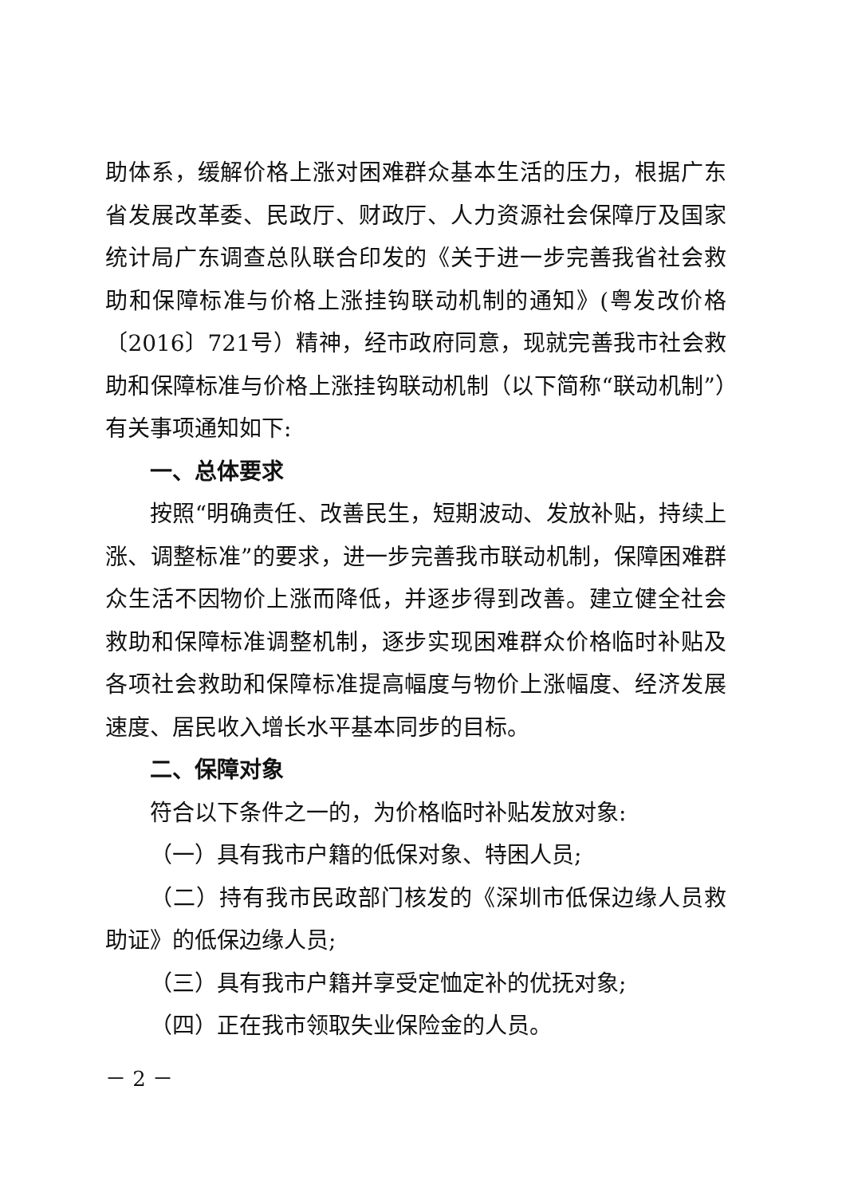助体系，缓解价格上涨对困难群众基本生活的压力，根据广东省发展改革委、民政厅、财政厅、人力资源社会保障厅及国家统计局广东调查总队联合印发的《关于进一步完善我省社会救助和保障标准与价格上涨挂钩联动机制的通知》(粤发改价格〔2016〕721号）精神，经市政府同意，现就完善我市社会救助和保障标准与价格上涨挂钩联动机制（以下简称“联动机制”）有关事项通知如下:
一、总体要求
按照“明确责任、改善民生，短期波动、发放补贴，持续上涨、调整标准”的要求，进一步完善我市联动机制，保障困难群众生活不因物价上涨而降低，并逐步得到改善。建立健全社会救助和保障标准调整机制，逐步实现困难群众价格临时补贴及各项社会救助和保障标准提高幅度与物价上涨幅度、经济发展速度、居民收入增长水平基本同步的目标。
二、保障对象
符合以下条件之一的，为价格临时补贴发放对象:
（一）具有我市户籍的低保对象、特困人员;
（二）持有我市民政部门核发的《深圳市低保边缘人员救助证》的低保边缘人员;
（三）具有我市户籍并享受定恤定补的优抚对象;
（四）正在我市领取失业保险金的人员。
－ 2 －